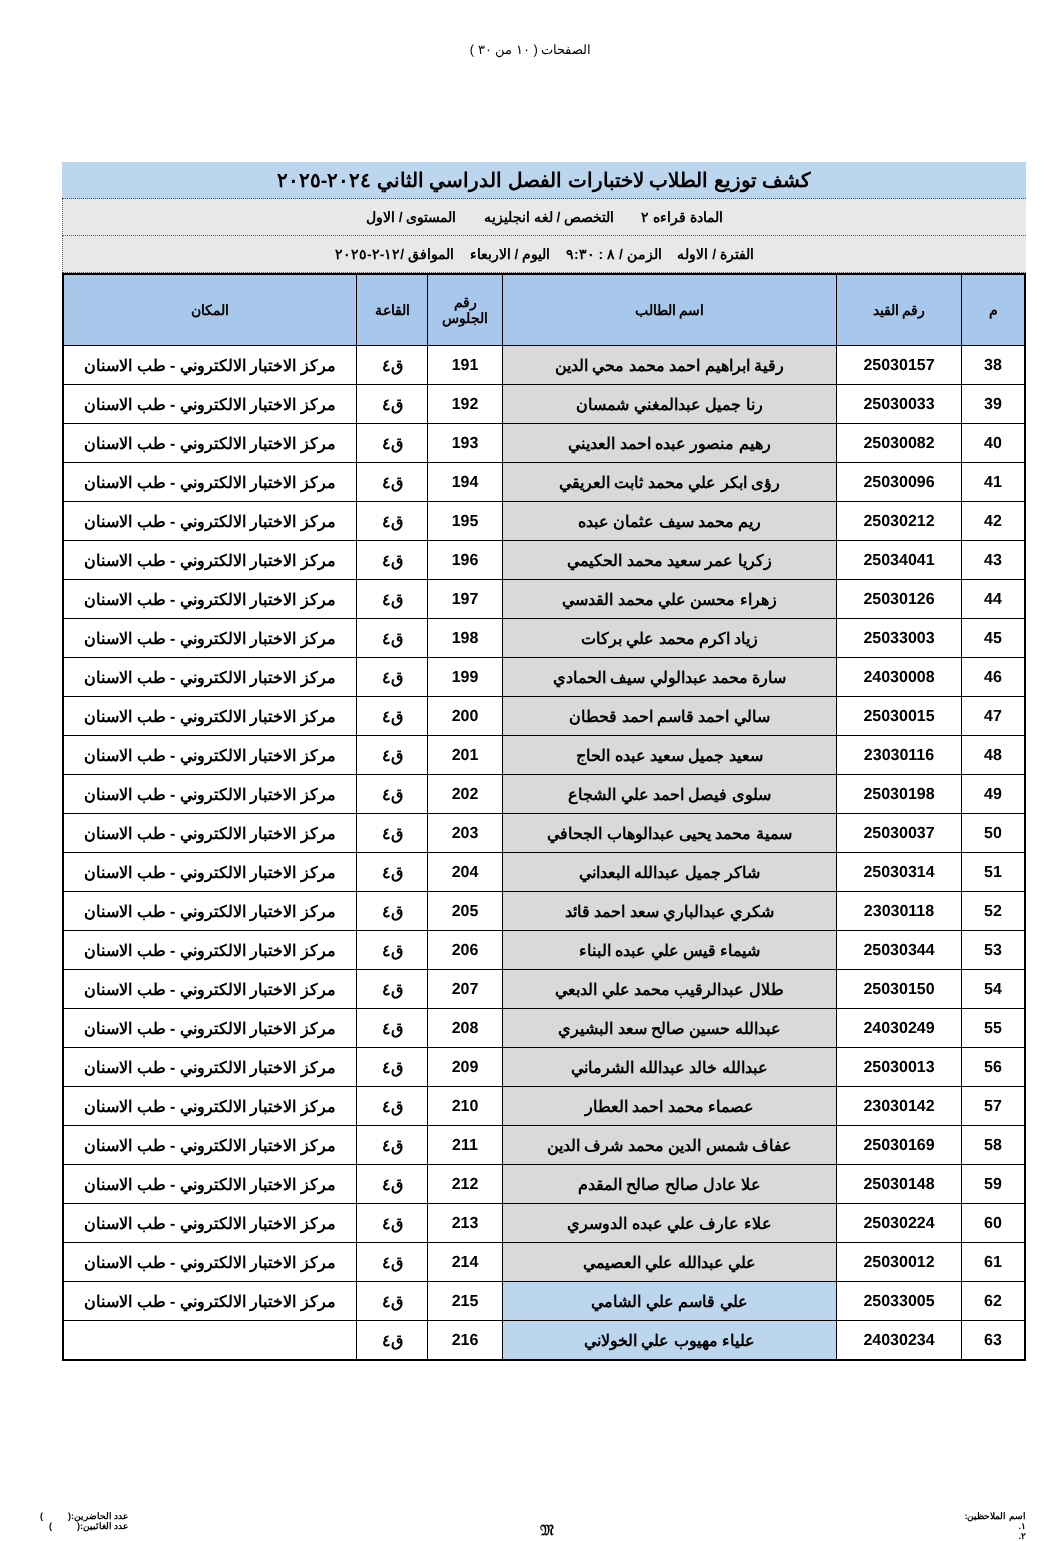الصفحات ( ١٠ من ٣٠ )
كشف توزيع الطلاب لاختبارات الفصل الدراسي الثاني ٢٠٢٤-٢٠٢٥
المادة قراءه ٢ التخصص / لغه انجليزيه المستوى / الاول
الفترة / الاوله الزمن / ٨ : ٩:٣٠ اليوم / الاربعاء الموافق /١٢-٢-٢٠٢٥
| م | رقم القيد | اسم الطالب | رقم الجلوس | القاعة | المكان |
| --- | --- | --- | --- | --- | --- |
| 38 | 25030157 | رقية ابراهيم احمد محمد محي الدين | 191 | ق٤ | مركز الاختبار الالكتروني - طب الاسنان |
| 39 | 25030033 | رنا جميل عبدالمغني شمسان | 192 | ق٤ | مركز الاختبار الالكتروني - طب الاسنان |
| 40 | 25030082 | رهيم منصور عبده احمد العديني | 193 | ق٤ | مركز الاختبار الالكتروني - طب الاسنان |
| 41 | 25030096 | رؤى ابكر علي محمد ثابت العريقي | 194 | ق٤ | مركز الاختبار الالكتروني - طب الاسنان |
| 42 | 25030212 | ريم محمد سيف عثمان عبده | 195 | ق٤ | مركز الاختبار الالكتروني - طب الاسنان |
| 43 | 25034041 | زكريا عمر سعيد محمد الحكيمي | 196 | ق٤ | مركز الاختبار الالكتروني - طب الاسنان |
| 44 | 25030126 | زهراء محسن علي محمد القدسي | 197 | ق٤ | مركز الاختبار الالكتروني - طب الاسنان |
| 45 | 25033003 | زياد اكرم محمد علي بركات | 198 | ق٤ | مركز الاختبار الالكتروني - طب الاسنان |
| 46 | 24030008 | سارة محمد عبدالولي سيف الحمادي | 199 | ق٤ | مركز الاختبار الالكتروني - طب الاسنان |
| 47 | 25030015 | سالي احمد قاسم احمد قحطان | 200 | ق٤ | مركز الاختبار الالكتروني - طب الاسنان |
| 48 | 23030116 | سعيد جميل سعيد عبده الحاج | 201 | ق٤ | مركز الاختبار الالكتروني - طب الاسنان |
| 49 | 25030198 | سلوى فيصل احمد علي الشجاع | 202 | ق٤ | مركز الاختبار الالكتروني - طب الاسنان |
| 50 | 25030037 | سمية محمد يحيى عبدالوهاب الجحافي | 203 | ق٤ | مركز الاختبار الالكتروني - طب الاسنان |
| 51 | 25030314 | شاكر جميل عبدالله البعداني | 204 | ق٤ | مركز الاختبار الالكتروني - طب الاسنان |
| 52 | 23030118 | شكري عبدالباري سعد احمد قائد | 205 | ق٤ | مركز الاختبار الالكتروني - طب الاسنان |
| 53 | 25030344 | شيماء قيس علي عبده البناء | 206 | ق٤ | مركز الاختبار الالكتروني - طب الاسنان |
| 54 | 25030150 | طلال عبدالرقيب محمد علي الدبعي | 207 | ق٤ | مركز الاختبار الالكتروني - طب الاسنان |
| 55 | 24030249 | عبدالله حسين صالح سعد البشيري | 208 | ق٤ | مركز الاختبار الالكتروني - طب الاسنان |
| 56 | 25030013 | عبدالله خالد عبدالله الشرماني | 209 | ق٤ | مركز الاختبار الالكتروني - طب الاسنان |
| 57 | 23030142 | عصماء محمد احمد العطار | 210 | ق٤ | مركز الاختبار الالكتروني - طب الاسنان |
| 58 | 25030169 | عفاف شمس الدين محمد شرف الدين | 211 | ق٤ | مركز الاختبار الالكتروني - طب الاسنان |
| 59 | 25030148 | علا عادل صالح صالح المقدم | 212 | ق٤ | مركز الاختبار الالكتروني - طب الاسنان |
| 60 | 25030224 | علاء عارف علي عبده الدوسري | 213 | ق٤ | مركز الاختبار الالكتروني - طب الاسنان |
| 61 | 25030012 | علي عبدالله علي العصيمي | 214 | ق٤ | مركز الاختبار الالكتروني - طب الاسنان |
| 62 | 25033005 | علي قاسم علي الشامي | 215 | ق٤ | مركز الاختبار الالكتروني - طب الاسنان |
| 63 | 24030234 | علياء مهيوب علي الخولاني | 216 | ق٤ | |
اسم الملاحظين:
١.
٢.
𝔐
عدد الحاضرين:( )
عدد الغائبين:( )